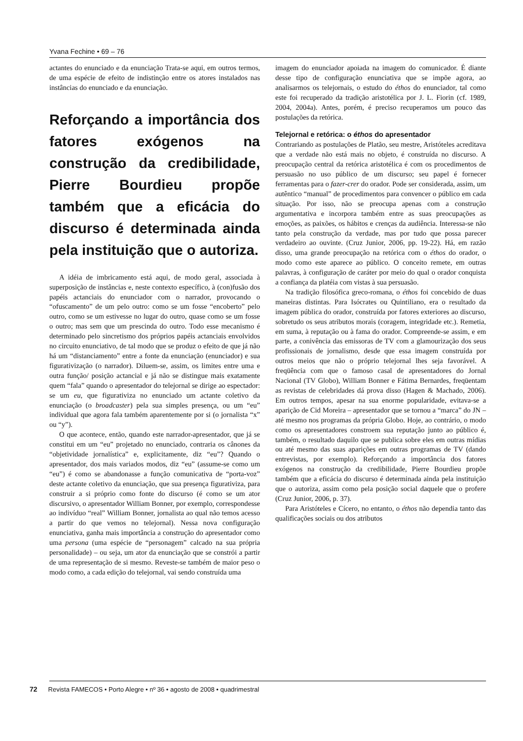Yvana Fechine • 69 – 76
actantes do enunciado e da enunciação Trata-se aqui, em outros termos, de uma espécie de efeito de indistinção entre os atores instalados nas instâncias do enunciado e da enunciação.
Reforçando a importância dos fatores exógenos na construção da credibilidade, Pierre Bourdieu propõe também que a eficácia do discurso é determinada ainda pela instituição que o autoriza.
A idéia de imbricamento está aqui, de modo geral, associada à superposição de instâncias e, neste contexto específico, à (con)fusão dos papéis actanciais do enunciador com o narrador, provocando o “ofuscamento” de um pelo outro: como se um fosse “encoberto” pelo outro, como se um estivesse no lugar do outro, quase como se um fosse o outro; mas sem que um prescinda do outro. Todo esse mecanismo é determinado pelo sincretismo dos próprios papéis actanciais envolvidos no circuito enunciativo, de tal modo que se produz o efeito de que já não há um “distanciamento” entre a fonte da enunciação (enunciador) e sua figurativização (o narrador). Diluem-se, assim, os limites entre uma e outra função/ posição actancial e já não se distingue mais exatamente quem “fala” quando o apresentador do telejornal se dirige ao espectador: se um eu, que figurativiza no enunciado um actante coletivo da enunciação (o broadcaster) pela sua simples presença, ou um “eu” individual que agora fala também aparentemente por si (o jornalista “x” ou “y”).
O que acontece, então, quando este narrador-apresentador, que já se constitui em um “eu” projetado no enunciado, contraria os cânones da “objetividade jornalística” e, explicitamente, diz “eu”? Quando o apresentador, dos mais variados modos, diz “eu” (assume-se como um “eu”) é como se abandonasse a função comunicativa de “porta-voz” deste actante coletivo da enunciação, que sua presença figurativiza, para construir a si próprio como fonte do discurso (é como se um ator discursivo, o apresentador William Bonner, por exemplo, correspondesse ao indivíduo “real” William Bonner, jornalista ao qual não temos acesso a partir do que vemos no telejornal). Nessa nova configuração enunciativa, ganha mais importância a construção do apresentador como uma persona (uma espécie de “personagem” calcado na sua própria personalidade) – ou seja, um ator da enunciação que se constrói a partir de uma representação de si mesmo. Reveste-se também de maior peso o modo como, a cada edição do telejornal, vai sendo construída uma
imagem do enunciador apoiada na imagem do comunicador. É diante desse tipo de configuração enunciativa que se impõe agora, ao analisarmos os telejornais, o estudo do éthos do enunciador, tal como este foi recuperado da tradição aristotélica por J. L. Fiorin (cf. 1989, 2004, 2004a). Antes, porém, é preciso recuperamos um pouco das postulações da retórica.
Telejornal e retórica: o éthos do apresentador
Contrariando as postulações de Platão, seu mestre, Aristóteles acreditava que a verdade não está mais no objeto, é construída no discurso. A preocupação central da retórica aristotélica é com os procedimentos de persuasão no uso público de um discurso; seu papel é fornecer ferramentas para o fazer-crer do orador. Pode ser considerada, assim, um autêntico “manual” de procedimentos para convencer o público em cada situação. Por isso, não se preocupa apenas com a construção argumentativa e incorpora também entre as suas preocupações as emoções, as paixões, os hábitos e crenças da audiência. Interessa-se não tanto pela construção da verdade, mas por tudo que possa parecer verdadeiro ao ouvinte. (Cruz Junior, 2006, pp. 19-22). Há, em razão disso, uma grande preocupação na retórica com o éthos do orador, o modo como este aparece ao público. O conceito remete, em outras palavras, à configuração de caráter por meio do qual o orador conquista a confiança da platéia com vistas à sua persuasão.
Na tradição filosófica greco-romana, o éthos foi concebido de duas maneiras distintas. Para Isócrates ou Quintiliano, era o resultado da imagem pública do orador, construída por fatores exteriores ao discurso, sobretudo os seus atributos morais (coragem, integridade etc.). Remetia, em suma, à reputação ou à fama do orador. Compreende-se assim, e em parte, a conivência das emissoras de TV com a glamourização dos seus profissionais de jornalismo, desde que essa imagem construída por outros meios que não o próprio telejornal lhes seja favorável. A freqüência com que o famoso casal de apresentadores do Jornal Nacional (TV Globo), William Bonner e Fátima Bernardes, freqüentam as revistas de celebridades dá prova disso (Hagen & Machado, 2006). Em outros tempos, apesar na sua enorme popularidade, evitava-se a aparição de Cid Moreira – apresentador que se tornou a “marca” do JN – até mesmo nos programas da própria Globo. Hoje, ao contrário, o modo como os apresentadores constroem sua reputação junto ao público é, também, o resultado daquilo que se publica sobre eles em outras mídias ou até mesmo das suas aparições em outras programas de TV (dando entrevistas, por exemplo). Reforçando a importância dos fatores exógenos na construção da credibilidade, Pierre Bourdieu propõe também que a eficácia do discurso é determinada ainda pela instituição que o autoriza, assim como pela posição social daquele que o profere (Cruz Junior, 2006, p. 37).
Para Aristóteles e Cícero, no entanto, o éthos não dependia tanto das qualificações sociais ou dos atributos
72 Revista FAMECOS • Porto Alegre • nº 36 • agosto de 2008 • quadrimestral